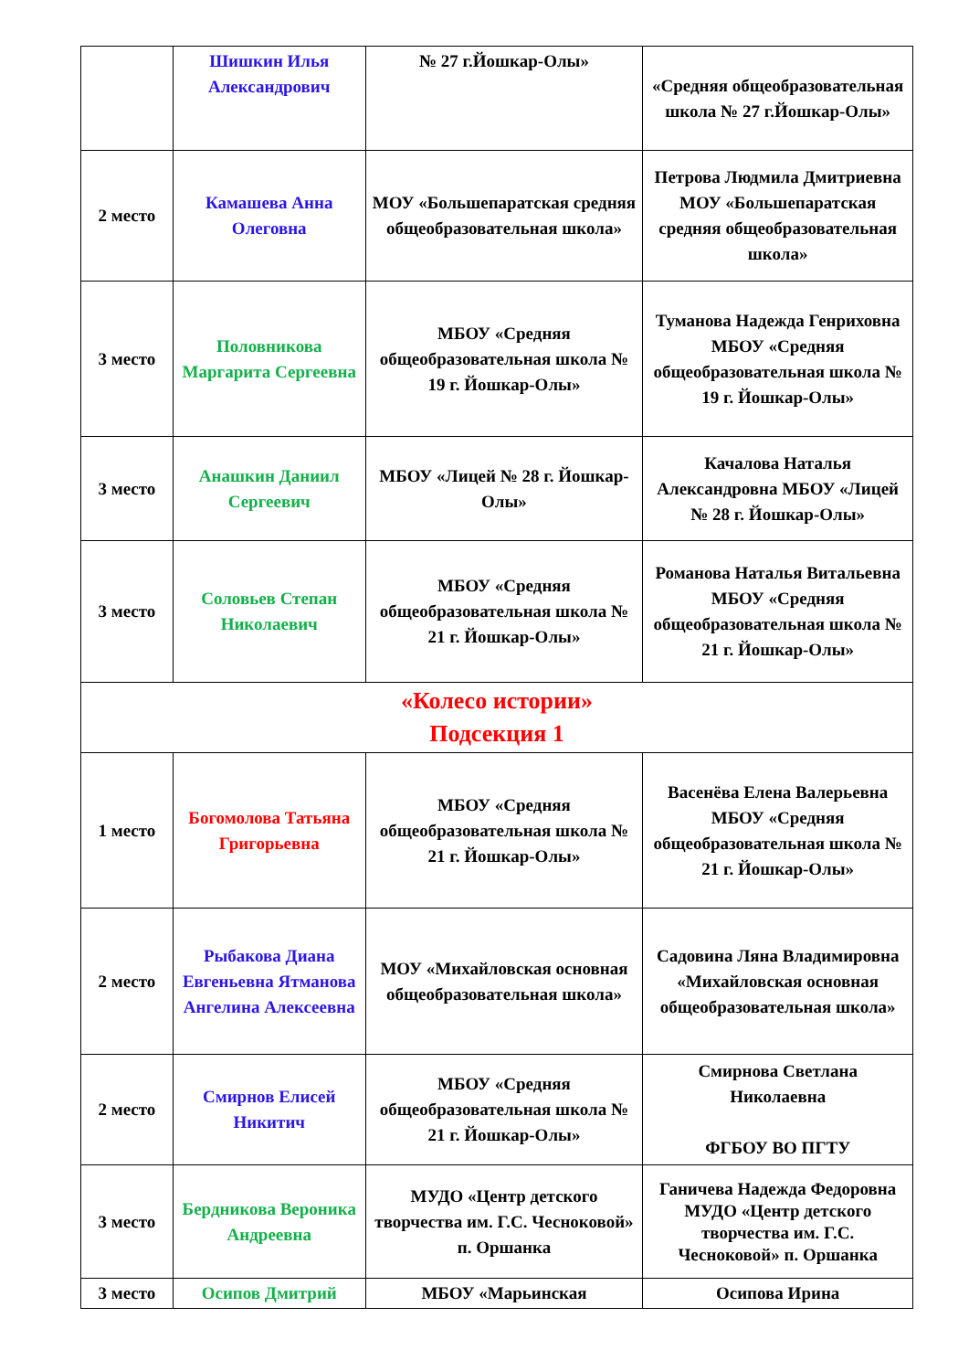| | Шишкин Илья Александрович | № 27 г.Йошкар-Олы» | «Средняя общеобразовательная школа № 27 г.Йошкар-Олы» |
| 2 место | Камашева Анна Олеговна | МОУ «Большепаратская средняя общеобразовательная школа» | Петрова Людмила Дмитриевна МОУ «Большепаратская средняя общеобразовательная школа» |
| 3 место | Половникова Маргарита Сергеевна | МБОУ «Средняя общеобразовательная школа № 19 г. Йошкар-Олы» | Туманова Надежда Генриховна МБОУ «Средняя общеобразовательная школа № 19 г. Йошкар-Олы» |
| 3 место | Анашкин Даниил Сергеевич | МБОУ «Лицей № 28 г. Йошкар-Олы» | Качалова Наталья Александровна МБОУ «Лицей № 28 г. Йошкар-Олы» |
| 3 место | Соловьев Степан Николаевич | МБОУ «Средняя общеобразовательная школа № 21 г. Йошкар-Олы» | Романова Наталья Витальевна МБОУ «Средняя общеобразовательная школа № 21 г. Йошкар-Олы» |
| «Колесо истории» Подсекция 1 | | | |
| 1 место | Богомолова Татьяна Григорьевна | МБОУ «Средняя общеобразовательная школа № 21 г. Йошкар-Олы» | Васенёва Елена Валерьевна МБОУ «Средняя общеобразовательная школа № 21 г. Йошкар-Олы» |
| 2 место | Рыбакова Диана Евгеньевна Ятманова Ангелина Алексеевна | МОУ «Михайловская основная общеобразовательная школа» | Садовина Ляна Владимировна «Михайловская основная общеобразовательная школа» |
| 2 место | Смирнов Елисей Никитич | МБОУ «Средняя общеобразовательная школа № 21 г. Йошкар-Олы» | Смирнова Светлана Николаевна ФГБОУ ВО ПГТУ |
| 3 место | Бердникова Вероника Андреевна | МУДО «Центр детского творчества им. Г.С. Чесноковой» п. Оршанка | Ганичева Надежда Федоровна МУДО «Центр детского творчества им. Г.С. Чесноковой» п. Оршанка |
| 3 место | Осипов Дмитрий | МБОУ «Марьинская | Осипова Ирина |